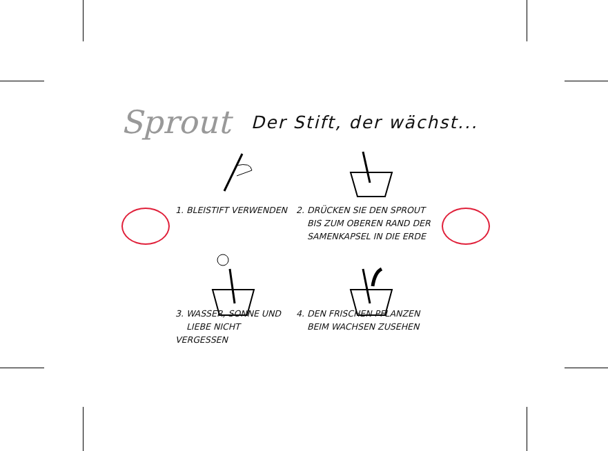Sprout Der Stift, der wächst...
1. BLEISTIFT VERWENDEN
2. DRÜCKEN SIE DEN SPROUT
BIS ZUM OBEREN RAND DER
SAMENKAPSEL IN DIE ERDE
3. WASSER, SONNE UND
LIEBE NICHT VERGESSEN
4. DEN FRISCHEN PFLANZEN
BEIM WACHSEN ZUSEHEN